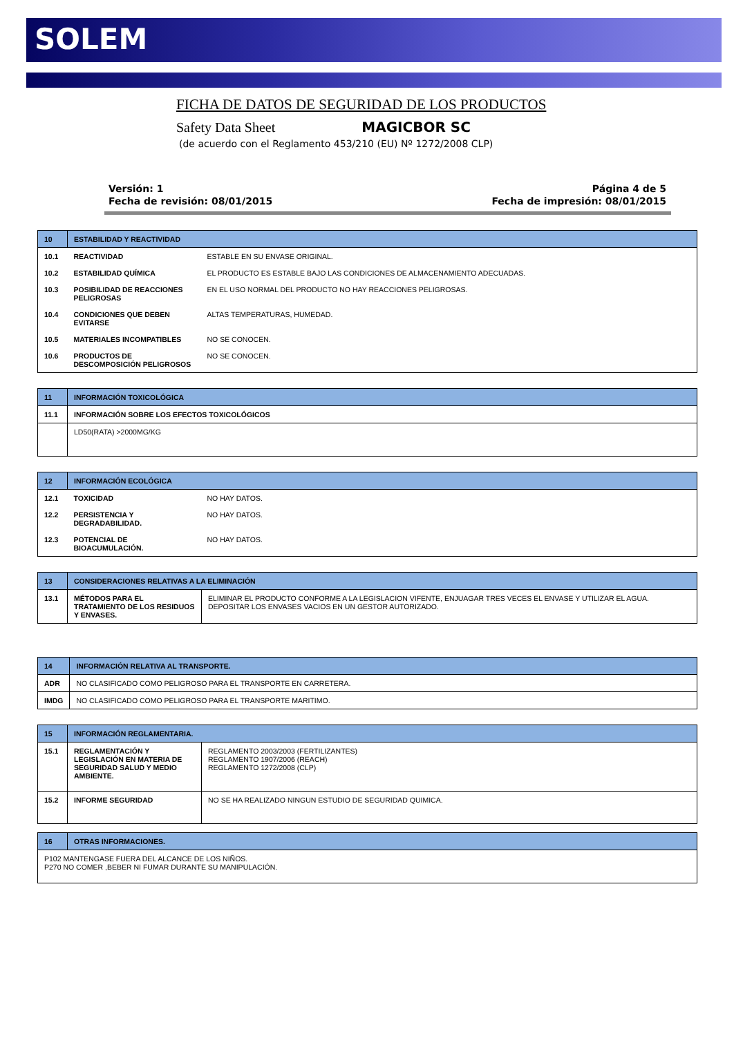SOLEM
FICHA DE DATOS DE SEGURIDAD DE LOS PRODUCTOS
Safety Data Sheet MAGICBOR SC
(de acuerdo con el Reglamento 453/210 (EU) Nº 1272/2008 CLP)
Versión: 1
Fecha de revisión: 08/01/2015
Página 4 de 5
Fecha de impresión: 08/01/2015
| 10 | ESTABILIDAD Y REACTIVIDAD | |
| 10.1 | REACTIVIDAD | ESTABLE EN SU ENVASE ORIGINAL. |
| 10.2 | ESTABILIDAD QUÍMICA | EL PRODUCTO ES ESTABLE BAJO LAS CONDICIONES DE ALMACENAMIENTO ADECUADAS. |
| 10.3 | POSIBILIDAD DE REACCIONES PELIGROSAS | EN EL USO NORMAL DEL PRODUCTO NO HAY REACCIONES PELIGROSAS. |
| 10.4 | CONDICIONES QUE DEBEN EVITARSE | ALTAS TEMPERATURAS, HUMEDAD. |
| 10.5 | MATERIALES INCOMPATIBLES | NO SE CONOCEN. |
| 10.6 | PRODUCTOS DE DESCOMPOSICIÓN PELIGROSOS | NO SE CONOCEN. |
| 11 | INFORMACIÓN TOXICOLÓGICA |
| 11.1 | INFORMACIÓN SOBRE LOS EFECTOS TOXICOLÓGICOS |
| | LD50(RATA) >2000MG/KG |
| 12 | INFORMACIÓN ECOLÓGICA | |
| 12.1 | TOXICIDAD | NO HAY DATOS. |
| 12.2 | PERSISTENCIA Y DEGRADABILIDAD. | NO HAY DATOS. |
| 12.3 | POTENCIAL DE BIOACUMULACIÓN. | NO HAY DATOS. |
| 13 | CONSIDERACIONES RELATIVAS A LA ELIMINACIÓN | |
| 13.1 | MÉTODOS PARA EL TRATAMIENTO DE LOS RESIDUOS Y ENVASES. | ELIMINAR EL PRODUCTO CONFORME A LA LEGISLACION VIFENTE, ENJUAGAR TRES VECES EL ENVASE Y UTILIZAR EL AGUA. DEPOSITAR LOS ENVASES VACIOS EN UN GESTOR AUTORIZADO. |
| 14 | INFORMACIÓN RELATIVA AL TRANSPORTE. |
| ADR | NO CLASIFICADO COMO PELIGROSO PARA EL TRANSPORTE EN CARRETERA. |
| IMDG | NO CLASIFICADO COMO PELIGROSO PARA EL TRANSPORTE MARITIMO. |
| 15 | INFORMACIÓN REGLAMENTARIA. | |
| 15.1 | REGLAMENTACIÓN Y LEGISLACIÓN EN MATERIA DE SEGURIDAD SALUD Y MEDIO AMBIENTE. | REGLAMENTO 2003/2003 (FERTILIZANTES) REGLAMENTO 1907/2006 (REACH) REGLAMENTO 1272/2008 (CLP) |
| 15.2 | INFORME SEGURIDAD | NO SE HA REALIZADO NINGUN ESTUDIO DE SEGURIDAD QUIMICA. |
| 16 | OTRAS INFORMACIONES. |
| P102 MANTENGASE FUERA DEL ALCANCE DE LOS NIÑOS. P270 NO COMER ,BEBER NI FUMAR DURANTE SU MANIPULACIÓN. | |